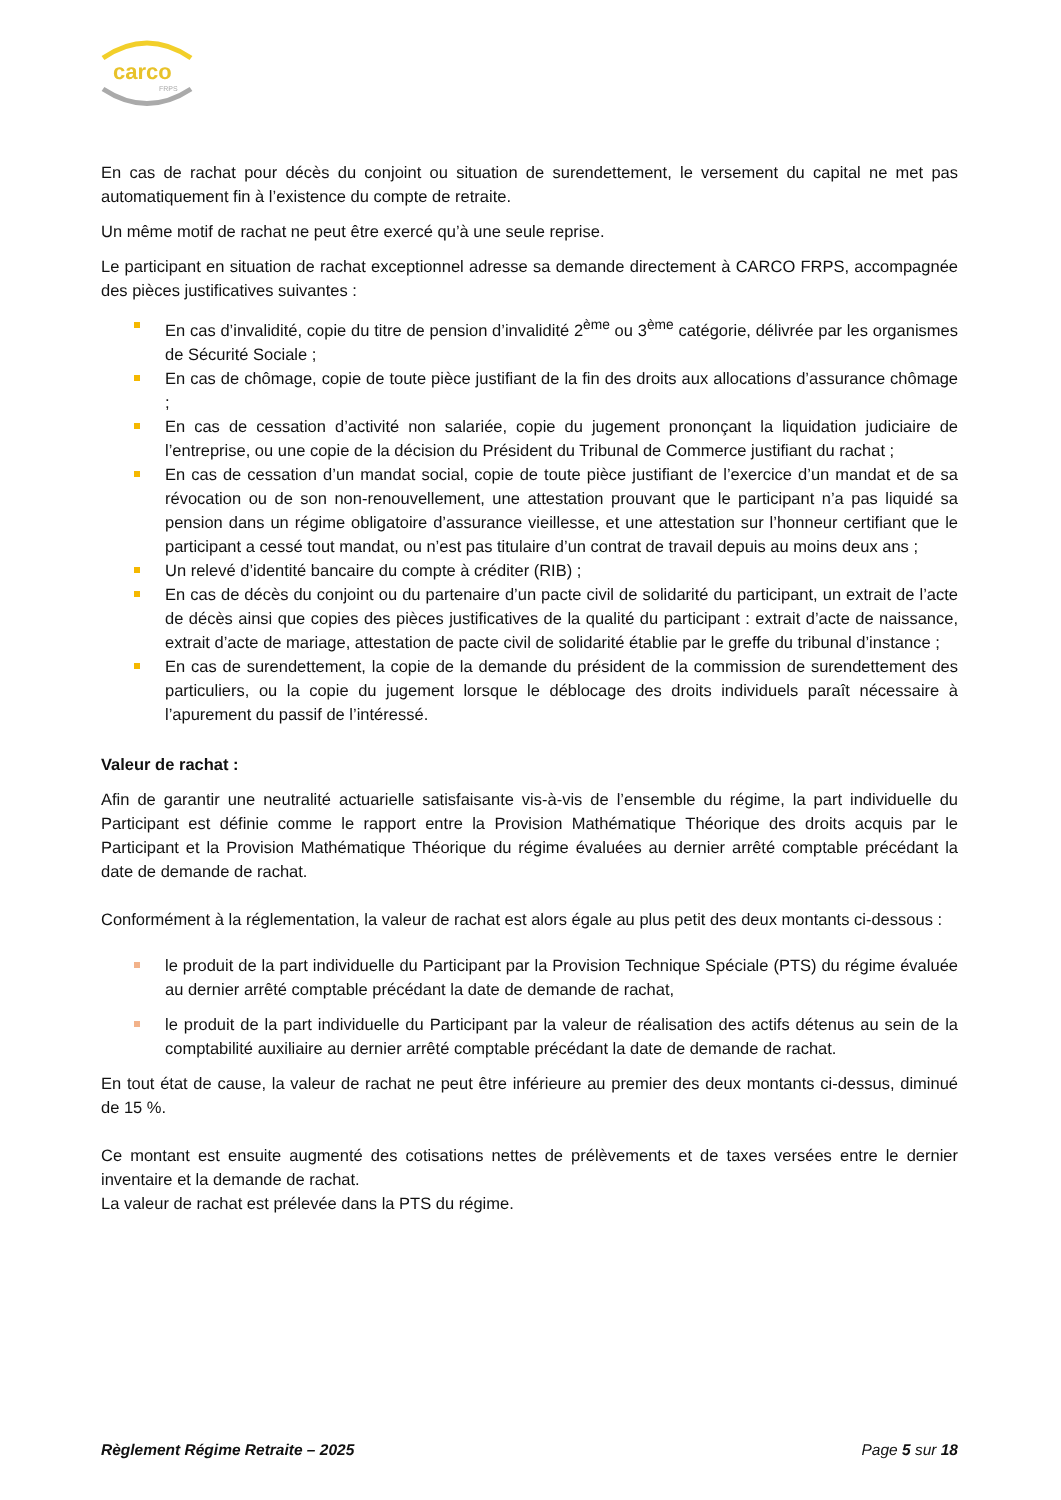carco
FRPS
En cas de rachat pour décès du conjoint ou situation de surendettement, le versement du capital ne met pas automatiquement fin à l’existence du compte de retraite.
Un même motif de rachat ne peut être exercé qu’à une seule reprise.
Le participant en situation de rachat exceptionnel adresse sa demande directement à CARCO FRPS, accompagnée des pièces justificatives suivantes :
En cas d’invalidité, copie du titre de pension d’invalidité 2<sup>ème</sup> ou 3<sup>ème</sup> catégorie, délivrée par les organismes de Sécurité Sociale ;
En cas de chômage, copie de toute pièce justifiant de la fin des droits aux allocations d’assurance chômage ;
En cas de cessation d’activité non salariée, copie du jugement prononçant la liquidation judiciaire de l’entreprise, ou une copie de la décision du Président du Tribunal de Commerce justifiant du rachat ;
En cas de cessation d’un mandat social, copie de toute pièce justifiant de l’exercice d’un mandat et de sa révocation ou de son non-renouvellement, une attestation prouvant que le participant n’a pas liquidé sa pension dans un régime obligatoire d’assurance vieillesse, et une attestation sur l’honneur certifiant que le participant a cessé tout mandat, ou n’est pas titulaire d’un contrat de travail depuis au moins deux ans ;
Un relevé d’identité bancaire du compte à créditer (RIB) ;
En cas de décès du conjoint ou du partenaire d’un pacte civil de solidarité du participant, un extrait de l’acte de décès ainsi que copies des pièces justificatives de la qualité du participant : extrait d’acte de naissance, extrait d’acte de mariage, attestation de pacte civil de solidarité établie par le greffe du tribunal d’instance ;
En cas de surendettement, la copie de la demande du président de la commission de surendettement des particuliers, ou la copie du jugement lorsque le déblocage des droits individuels paraît nécessaire à l’apurement du passif de l’intéressé.
Valeur de rachat :
Afin de garantir une neutralité actuarielle satisfaisante vis-à-vis de l’ensemble du régime, la part individuelle du Participant est définie comme le rapport entre la Provision Mathématique Théorique des droits acquis par le Participant et la Provision Mathématique Théorique du régime évaluées au dernier arrêté comptable précédant la date de demande de rachat.
Conformément à la réglementation, la valeur de rachat est alors égale au plus petit des deux montants ci-dessous :
le produit de la part individuelle du Participant par la Provision Technique Spéciale (PTS) du régime évaluée au dernier arrêté comptable précédant la date de demande de rachat,
le produit de la part individuelle du Participant par la valeur de réalisation des actifs détenus au sein de la comptabilité auxiliaire au dernier arrêté comptable précédant la date de demande de rachat.
En tout état de cause, la valeur de rachat ne peut être inférieure au premier des deux montants ci-dessus, diminué de 15 %.
Ce montant est ensuite augmenté des cotisations nettes de prélèvements et de taxes versées entre le dernier inventaire et la demande de rachat.
La valeur de rachat est prélevée dans la PTS du régime.
Règlement Régime Retraite – 2025 Page 5 sur 18